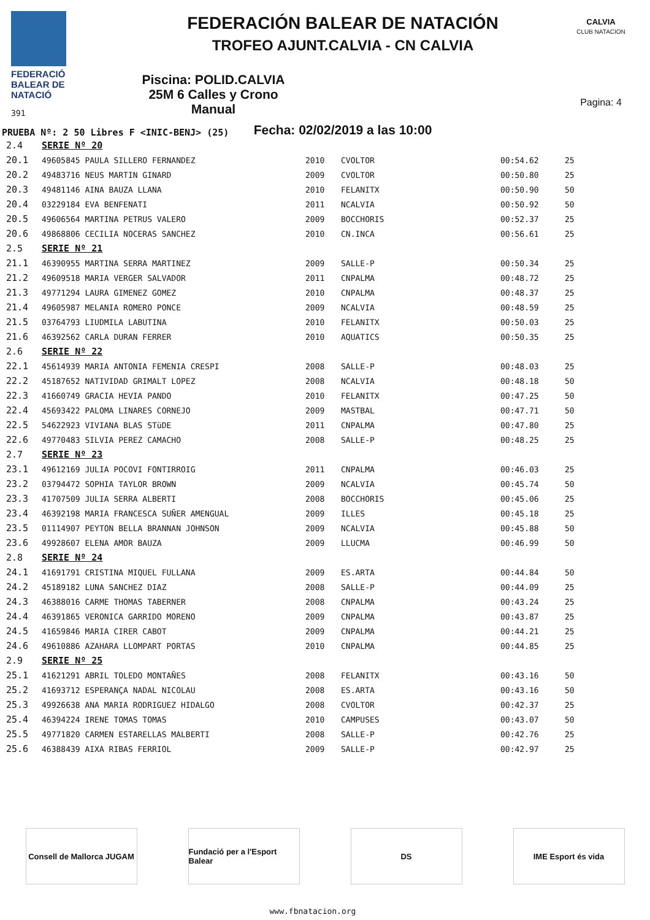FEDERACIÓ
BALEAR DE
NATACIÓ
391
FEDERACIÓN BALEAR DE NATACIÓN
TROFEO AJUNT.CALVIA - CN CALVIA
Piscina: POLID.CALVIA 25M 6 Calles y Crono Manual
Fecha: 02/02/2019 a las 10:00
CALVIA
CLUB NATACION
Pagina: 4
PRUEBA Nº: 2 50 Libres F <INIC-BENJ> (25)
| 2.4 | SERIE Nº 20 | | | | |
| 20.1 | 49605845 PAULA SILLERO FERNANDEZ | 2010 | CVOLTOR | 00:54.62 | 25 |
| 20.2 | 49483716 NEUS MARTIN GINARD | 2009 | CVOLTOR | 00:50.80 | 25 |
| 20.3 | 49481146 AINA BAUZA LLANA | 2010 | FELANITX | 00:50.90 | 50 |
| 20.4 | 03229184 EVA BENFENATI | 2011 | NCALVIA | 00:50.92 | 50 |
| 20.5 | 49606564 MARTINA PETRUS VALERO | 2009 | BOCCHORIS | 00:52.37 | 25 |
| 20.6 | 49868806 CECILIA NOCERAS SANCHEZ | 2010 | CN.INCA | 00:56.61 | 25 |
| 2.5 | SERIE Nº 21 | | | | |
| 21.1 | 46390955 MARTINA SERRA MARTINEZ | 2009 | SALLE-P | 00:50.34 | 25 |
| 21.2 | 49609518 MARIA VERGER SALVADOR | 2011 | CNPALMA | 00:48.72 | 25 |
| 21.3 | 49771294 LAURA GIMENEZ GOMEZ | 2010 | CNPALMA | 00:48.37 | 25 |
| 21.4 | 49605987 MELANIA ROMERO PONCE | 2009 | NCALVIA | 00:48.59 | 25 |
| 21.5 | 03764793 LIUDMILA LABUTINA | 2010 | FELANITX | 00:50.03 | 25 |
| 21.6 | 46392562 CARLA DURAN FERRER | 2010 | AQUATICS | 00:50.35 | 25 |
| 2.6 | SERIE Nº 22 | | | | |
| 22.1 | 45614939 MARIA ANTONIA FEMENIA CRESPI | 2008 | SALLE-P | 00:48.03 | 25 |
| 22.2 | 45187652 NATIVIDAD GRIMALT LOPEZ | 2008 | NCALVIA | 00:48.18 | 50 |
| 22.3 | 41660749 GRACIA HEVIA PANDO | 2010 | FELANITX | 00:47.25 | 50 |
| 22.4 | 45693422 PALOMA LINARES CORNEJO | 2009 | MASTBAL | 00:47.71 | 50 |
| 22.5 | 54622923 VIVIANA BLAS STüDE | 2011 | CNPALMA | 00:47.80 | 25 |
| 22.6 | 49770483 SILVIA PEREZ CAMACHO | 2008 | SALLE-P | 00:48.25 | 25 |
| 2.7 | SERIE Nº 23 | | | | |
| 23.1 | 49612169 JULIA POCOVI FONTIRROIG | 2011 | CNPALMA | 00:46.03 | 25 |
| 23.2 | 03794472 SOPHIA TAYLOR BROWN | 2009 | NCALVIA | 00:45.74 | 50 |
| 23.3 | 41707509 JULIA SERRA ALBERTI | 2008 | BOCCHORIS | 00:45.06 | 25 |
| 23.4 | 46392198 MARIA FRANCESCA SUÑER AMENGUAL | 2009 | ILLES | 00:45.18 | 25 |
| 23.5 | 01114907 PEYTON BELLA BRANNAN JOHNSON | 2009 | NCALVIA | 00:45.88 | 50 |
| 23.6 | 49928607 ELENA AMOR BAUZA | 2009 | LLUCMA | 00:46.99 | 50 |
| 2.8 | SERIE Nº 24 | | | | |
| 24.1 | 41691791 CRISTINA MIQUEL FULLANA | 2009 | ES.ARTA | 00:44.84 | 50 |
| 24.2 | 45189182 LUNA SANCHEZ DIAZ | 2008 | SALLE-P | 00:44.09 | 25 |
| 24.3 | 46388016 CARME THOMAS TABERNER | 2008 | CNPALMA | 00:43.24 | 25 |
| 24.4 | 46391865 VERONICA GARRIDO MORENO | 2009 | CNPALMA | 00:43.87 | 25 |
| 24.5 | 41659846 MARIA CIRER CABOT | 2009 | CNPALMA | 00:44.21 | 25 |
| 24.6 | 49610886 AZAHARA LLOMPART PORTAS | 2010 | CNPALMA | 00:44.85 | 25 |
| 2.9 | SERIE Nº 25 | | | | |
| 25.1 | 41621291 ABRIL TOLEDO MONTAÑES | 2008 | FELANITX | 00:43.16 | 50 |
| 25.2 | 41693712 ESPERANÇA NADAL NICOLAU | 2008 | ES.ARTA | 00:43.16 | 50 |
| 25.3 | 49926638 ANA MARIA RODRIGUEZ HIDALGO | 2008 | CVOLTOR | 00:42.37 | 25 |
| 25.4 | 46394224 IRENE TOMAS TOMAS | 2010 | CAMPUSES | 00:43.07 | 50 |
| 25.5 | 49771820 CARMEN ESTARELLAS MALBERTI | 2008 | SALLE-P | 00:42.76 | 25 |
| 25.6 | 46388439 AIXA RIBAS FERRIOL | 2009 | SALLE-P | 00:42.97 | 25 |
Consell de Mallorca JUGAM
Fundació per a l'Esport Balear
DS IME Esport és vida
www.fbnatacion.org